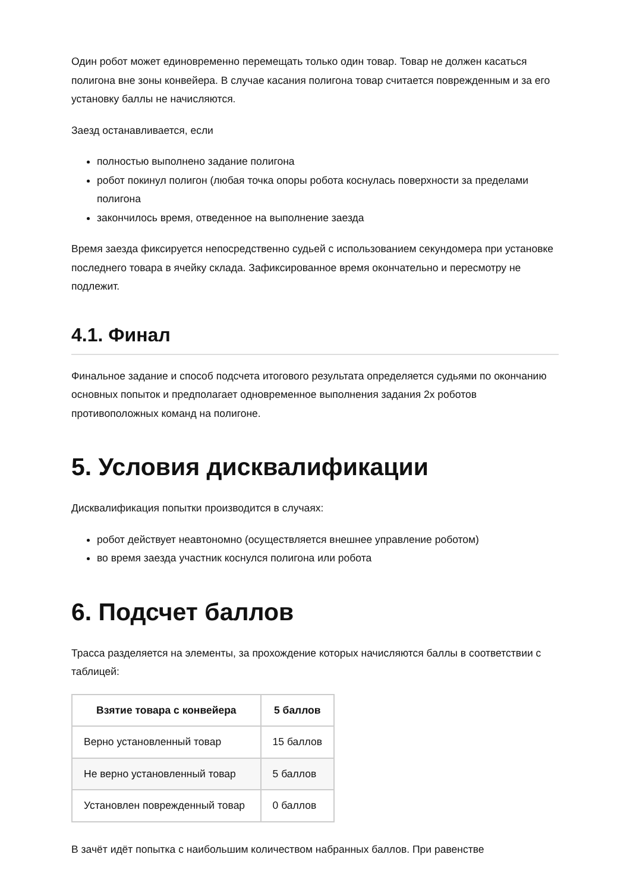Один робот может единовременно перемещать только один товар. Товар не должен касаться полигона вне зоны конвейера. В случае касания полигона товар считается поврежденным и за его установку баллы не начисляются.
Заезд останавливается, если
полностью выполнено задание полигона
робот покинул полигон (любая точка опоры робота коснулась поверхности за пределами полигона
закончилось время, отведенное на выполнение заезда
Время заезда фиксируется непосредственно судьей с использованием секундомера при установке последнего товара в ячейку склада. Зафиксированное время окончательно и пересмотру не подлежит.
4.1. Финал
Финальное задание и способ подсчета итогового результата определяется судьями по окончанию основных попыток и предполагает одновременное выполнения задания 2х роботов противоположных команд на полигоне.
5. Условия дисквалификации
Дисквалификация попытки производится в случаях:
робот действует неавтономно (осуществляется внешнее управление роботом)
во время заезда участник коснулся полигона или робота
6. Подсчет баллов
Трасса разделяется на элементы, за прохождение которых начисляются баллы в соответствии с таблицей:
| Взятие товара с конвейера | 5 баллов |
| --- | --- |
| Верно установленный товар | 15 баллов |
| Не верно установленный товар | 5 баллов |
| Установлен поврежденный товар | 0 баллов |
В зачёт идёт попытка с наибольшим количеством набранных баллов. При равенстве